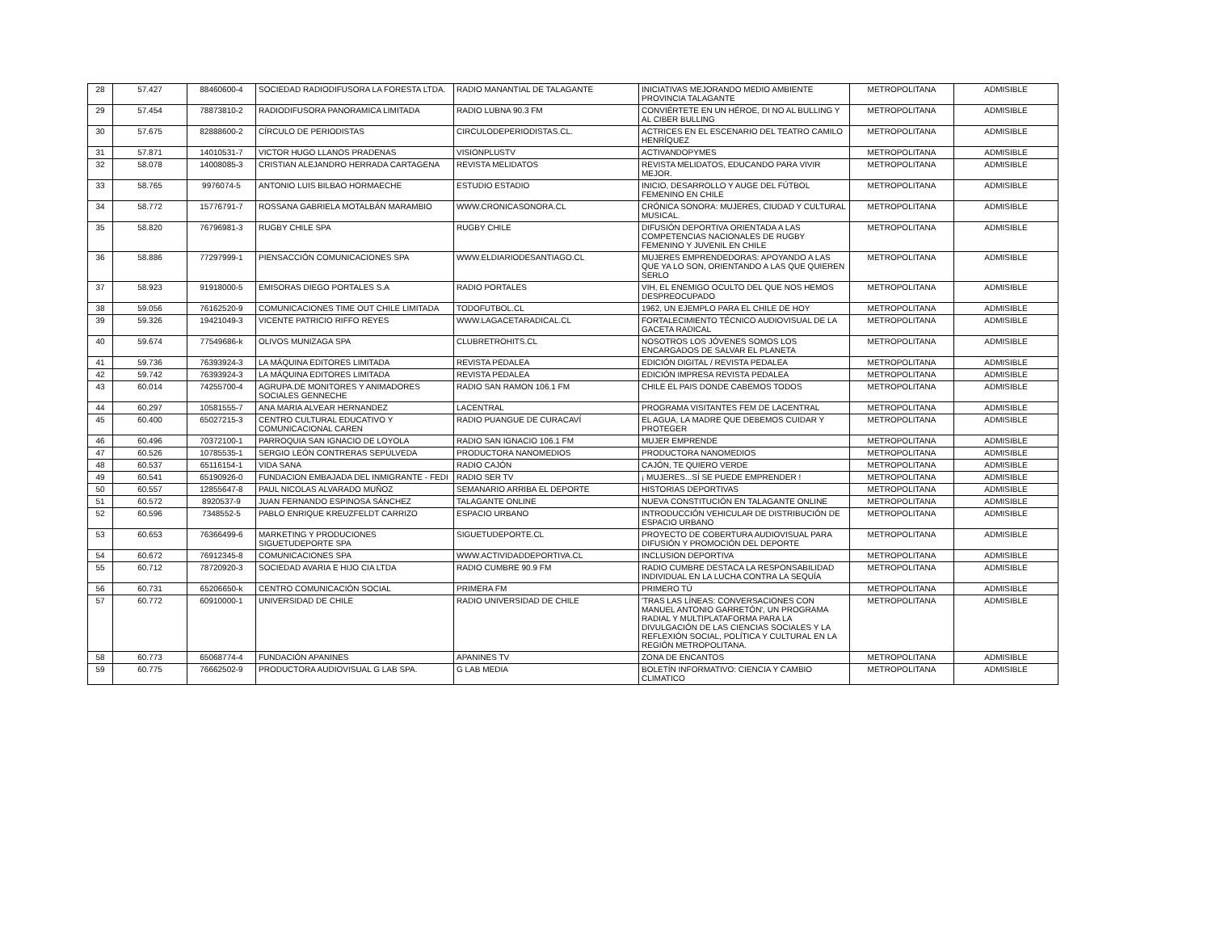| 28 | 57.427 | 88460600-4 | SOCIEDAD RADIODIFUSORA LA FORESTA LTDA. | RADIO MANANTIAL DE TALAGANTE | INICIATIVAS MEJORANDO MEDIO AMBIENTE PROVINCIA TALAGANTE | METROPOLITANA | ADMISIBLE |
| 29 | 57.454 | 78873810-2 | RADIODIFUSORA PANORAMICA LIMITADA | RADIO LUBNA 90.3 FM | CONVIÉRTETE EN UN HÉROE, DI NO AL BULLING Y AL CIBER BULLING | METROPOLITANA | ADMISIBLE |
| 30 | 57.675 | 82888600-2 | CÍRCULO DE PERIODISTAS | CIRCULODEPERIODISTAS.CL. | ACTRICES EN EL ESCENARIO DEL TEATRO CAMILO HENRÍQUEZ | METROPOLITANA | ADMISIBLE |
| 31 | 57.871 | 14010531-7 | VICTOR HUGO LLANOS PRADENAS | VISIONPLUSTV | ACTIVANDOPYMES | METROPOLITANA | ADMISIBLE |
| 32 | 58.078 | 14008085-3 | CRISTIAN ALEJANDRO HERRADA CARTAGENA | REVISTA MELIDATOS | REVISTA MELIDATOS, EDUCANDO PARA VIVIR MEJOR. | METROPOLITANA | ADMISIBLE |
| 33 | 58.765 | 9976074-5 | ANTONIO LUIS BILBAO HORMAECHE | ESTUDIO ESTADIO | INICIO, DESARROLLO Y AUGE DEL FÚTBOL FEMENINO EN CHILE | METROPOLITANA | ADMISIBLE |
| 34 | 58.772 | 15776791-7 | ROSSANA GABRIELA MOTALBÁN MARAMBIO | WWW.CRONICASONORA.CL | CRÓNICA SONORA: MUJERES, CIUDAD Y CULTURAL MUSICAL. | METROPOLITANA | ADMISIBLE |
| 35 | 58.820 | 76796981-3 | RUGBY CHILE SPA | RUGBY CHILE | DIFUSIÓN DEPORTIVA ORIENTADA A LAS COMPETENCIAS NACIONALES DE RUGBY FEMENINO Y JUVENIL EN CHILE | METROPOLITANA | ADMISIBLE |
| 36 | 58.886 | 77297999-1 | PIENSACCIÓN COMUNICACIONES SPA | WWW.ELDIARIODESANTIAGO.CL | MUJERES EMPRENDEDORAS: APOYANDO A LAS QUE YA LO SON, ORIENTANDO A LAS QUE QUIEREN SERLO | METROPOLITANA | ADMISIBLE |
| 37 | 58.923 | 91918000-5 | EMISORAS DIEGO PORTALES S.A | RADIO PORTALES | VIH, EL ENEMIGO OCULTO DEL QUE NOS HEMOS DESPREOCUPADO | METROPOLITANA | ADMISIBLE |
| 38 | 59.056 | 76162520-9 | COMUNICACIONES TIME OUT CHILE LIMITADA | TODOFUTBOL.CL | 1962, UN EJEMPLO PARA EL CHILE DE HOY | METROPOLITANA | ADMISIBLE |
| 39 | 59.326 | 19421049-3 | VICENTE PATRICIO RIFFO REYES | WWW.LAGACETARADICAL.CL | FORTALECIMIENTO TÉCNICO AUDIOVISUAL DE LA GACETA RADICAL | METROPOLITANA | ADMISIBLE |
| 40 | 59.674 | 77549686-k | OLIVOS MUNIZAGA SPA | CLUBRETROHITS.CL | NOSOTROS LOS JÓVENES SOMOS LOS ENCARGADOS DE SALVAR EL PLANETA | METROPOLITANA | ADMISIBLE |
| 41 | 59.736 | 76393924-3 | LA MÁQUINA EDITORES LIMITADA | REVISTA PEDALEA | EDICIÓN DIGITAL / REVISTA PEDALEA | METROPOLITANA | ADMISIBLE |
| 42 | 59.742 | 76393924-3 | LA MÁQUINA EDITORES LIMITADA | REVISTA PEDALEA | EDICIÓN IMPRESA REVISTA PEDALEA | METROPOLITANA | ADMISIBLE |
| 43 | 60.014 | 74255700-4 | AGRUPA.DE MONITORES Y ANIMADORES SOCIALES GENNECHE | RADIO SAN RAMON 106.1 FM | CHILE EL PAIS DONDE CABEMOS TODOS | METROPOLITANA | ADMISIBLE |
| 44 | 60.297 | 10581555-7 | ANA MARIA ALVEAR HERNANDEZ | LACENTRAL | PROGRAMA VISITANTES FEM DE LACENTRAL | METROPOLITANA | ADMISIBLE |
| 45 | 60.400 | 65027215-3 | CENTRO CULTURAL EDUCATIVO Y COMUNICACIONAL CAREN | RADIO PUANGUE DE CURACAVÍ | EL AGUA, LA MADRE QUE DEBEMOS CUIDAR Y PROTEGER | METROPOLITANA | ADMISIBLE |
| 46 | 60.496 | 70372100-1 | PARROQUIA SAN IGNACIO DE LOYOLA | RADIO SAN IGNACIO 106.1 FM | MUJER EMPRENDE | METROPOLITANA | ADMISIBLE |
| 47 | 60.526 | 10785535-1 | SERGIO LEÓN CONTRERAS SEPÚLVEDA | PRODUCTORA NANOMEDIOS | PRODUCTORA NANOMEDIOS | METROPOLITANA | ADMISIBLE |
| 48 | 60.537 | 65116154-1 | VIDA SANA | RADIO CAJÓN | CAJÓN, TE QUIERO VERDE | METROPOLITANA | ADMISIBLE |
| 49 | 60.541 | 65190926-0 | FUNDACION EMBAJADA DEL INMIGRANTE - FEDI | RADIO SER TV | ¡ MUJERES...SÍ SE PUEDE EMPRENDER ! | METROPOLITANA | ADMISIBLE |
| 50 | 60.557 | 12855647-8 | PAUL NICOLAS ALVARADO MUÑOZ | SEMANARIO ARRIBA EL DEPORTE | HISTORIAS DEPORTIVAS | METROPOLITANA | ADMISIBLE |
| 51 | 60.572 | 8920537-9 | JUAN FERNANDO ESPINOSA SÁNCHEZ | TALAGANTE ONLINE | NUEVA CONSTITUCIÓN EN TALAGANTE ONLINE | METROPOLITANA | ADMISIBLE |
| 52 | 60.596 | 7348552-5 | PABLO ENRIQUE KREUZFELDT CARRIZO | ESPACIO URBANO | INTRODUCCIÓN VEHICULAR DE DISTRIBUCIÓN DE ESPACIO URBANO | METROPOLITANA | ADMISIBLE |
| 53 | 60.653 | 76366499-6 | MARKETING Y PRODUCIONES SIGUETUDEPORTE SPA | SIGUETUDEPORTE.CL | PROYECTO DE COBERTURA AUDIOVISUAL PARA DIFUSIÓN Y PROMOCIÓN DEL DEPORTE | METROPOLITANA | ADMISIBLE |
| 54 | 60.672 | 76912345-8 | COMUNICACIONES SPA | WWW.ACTIVIDADDEPORTIVA.CL | INCLUSION DEPORTIVA | METROPOLITANA | ADMISIBLE |
| 55 | 60.712 | 78720920-3 | SOCIEDAD AVARIA E HIJO CIA LTDA | RADIO CUMBRE 90.9 FM | RADIO CUMBRE DESTACA LA RESPONSABILIDAD INDIVIDUAL EN LA LUCHA CONTRA LA SEQUÍA | METROPOLITANA | ADMISIBLE |
| 56 | 60.731 | 65206650-k | CENTRO COMUNICACIÓN SOCIAL | PRIMERA FM | PRIMERO TÚ | METROPOLITANA | ADMISIBLE |
| 57 | 60.772 | 60910000-1 | UNIVERSIDAD DE CHILE | RADIO UNIVERSIDAD DE CHILE | 'TRAS LAS LÍNEAS: CONVERSACIONES CON MANUEL ANTONIO GARRETÓN', UN PROGRAMA RADIAL Y MULTIPLATAFORMA PARA LA DIVULGACIÓN DE LAS CIENCIAS SOCIALES Y LA REFLEXIÓN SOCIAL, POLÍTICA Y CULTURAL EN LA REGIÓN METROPOLITANA. | METROPOLITANA | ADMISIBLE |
| 58 | 60.773 | 65068774-4 | FUNDACIÓN APANINES | APANINES TV | ZONA DE ENCANTOS | METROPOLITANA | ADMISIBLE |
| 59 | 60.775 | 76662502-9 | PRODUCTORA AUDIOVISUAL G LAB SPA. | G LAB MEDIA | BOLETÍN INFORMATIVO: CIENCIA Y CAMBIO CLIMATICO | METROPOLITANA | ADMISIBLE |